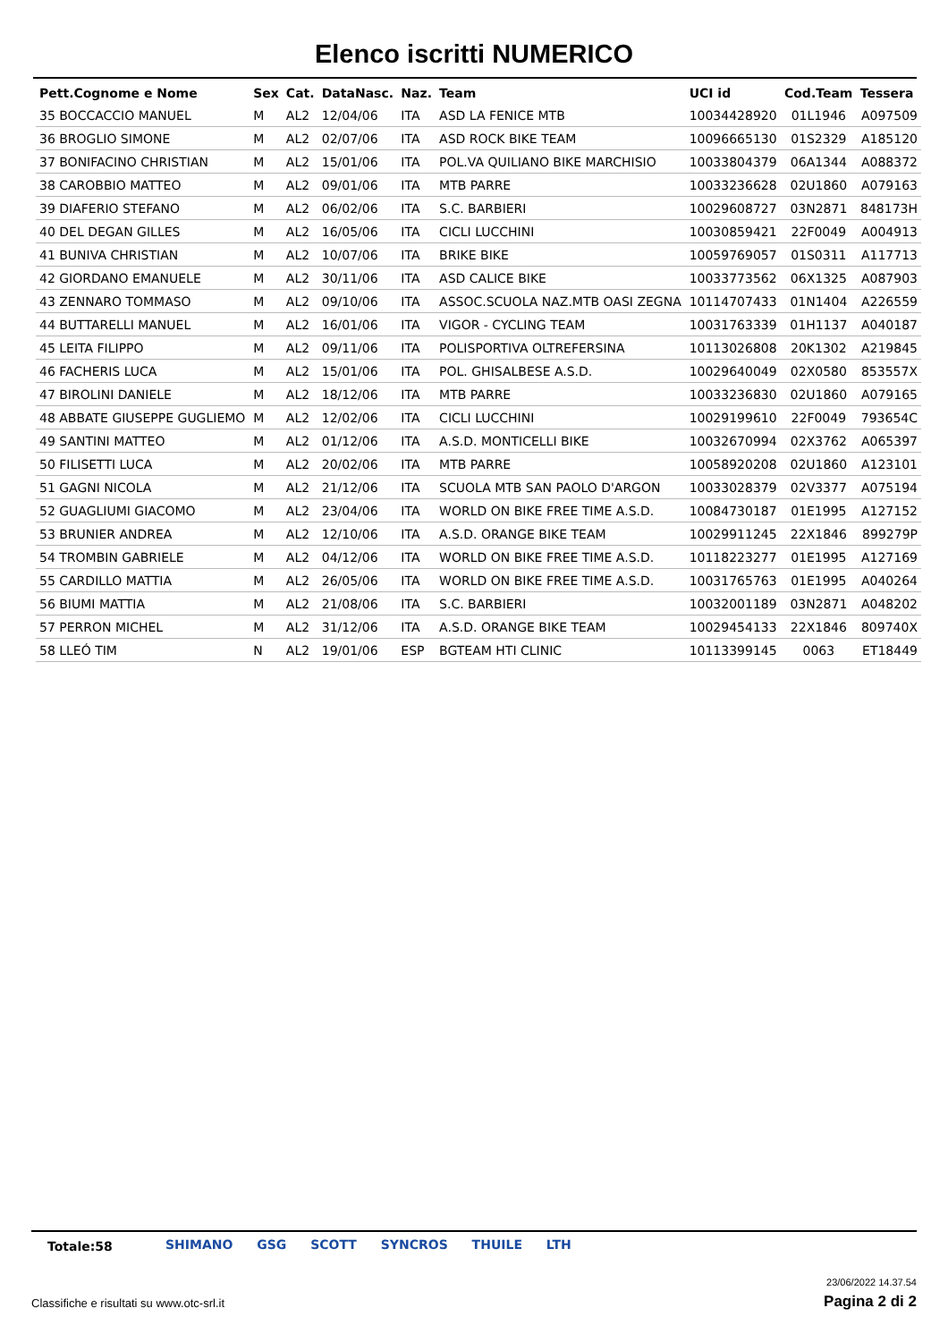Elenco iscritti NUMERICO
| Pett.Cognome e Nome | Sex | Cat. | DataNasc. | Naz. | Team | UCI id | Cod.Team | Tessera |
| --- | --- | --- | --- | --- | --- | --- | --- | --- |
| 35 BOCCACCIO MANUEL | M | AL2 | 12/04/06 | ITA | ASD LA FENICE MTB | 10034428920 | 01L1946 | A097509 |
| 36 BROGLIO SIMONE | M | AL2 | 02/07/06 | ITA | ASD ROCK BIKE TEAM | 10096665130 | 01S2329 | A185120 |
| 37 BONIFACINO CHRISTIAN | M | AL2 | 15/01/06 | ITA | POL.VA QUILIANO BIKE MARCHISIO | 10033804379 | 06A1344 | A088372 |
| 38 CAROBBIO MATTEO | M | AL2 | 09/01/06 | ITA | MTB PARRE | 10033236628 | 02U1860 | A079163 |
| 39 DIAFERIO STEFANO | M | AL2 | 06/02/06 | ITA | S.C. BARBIERI | 10029608727 | 03N2871 | 848173H |
| 40 DEL DEGAN GILLES | M | AL2 | 16/05/06 | ITA | CICLI LUCCHINI | 10030859421 | 22F0049 | A004913 |
| 41 BUNIVA CHRISTIAN | M | AL2 | 10/07/06 | ITA | BRIKE BIKE | 10059769057 | 01S0311 | A117713 |
| 42 GIORDANO EMANUELE | M | AL2 | 30/11/06 | ITA | ASD CALICE BIKE | 10033773562 | 06X1325 | A087903 |
| 43 ZENNARO TOMMASO | M | AL2 | 09/10/06 | ITA | ASSOC.SCUOLA NAZ.MTB OASI ZEGNA | 10114707433 | 01N1404 | A226559 |
| 44 BUTTARELLI MANUEL | M | AL2 | 16/01/06 | ITA | VIGOR - CYCLING TEAM | 10031763339 | 01H1137 | A040187 |
| 45 LEITA FILIPPO | M | AL2 | 09/11/06 | ITA | POLISPORTIVA OLTREFERSINA | 10113026808 | 20K1302 | A219845 |
| 46 FACHERIS LUCA | M | AL2 | 15/01/06 | ITA | POL. GHISALBESE A.S.D. | 10029640049 | 02X0580 | 853557X |
| 47 BIROLINI DANIELE | M | AL2 | 18/12/06 | ITA | MTB PARRE | 10033236830 | 02U1860 | A079165 |
| 48 ABBATE GIUSEPPE GUGLIEMO | M | AL2 | 12/02/06 | ITA | CICLI LUCCHINI | 10029199610 | 22F0049 | 793654C |
| 49 SANTINI MATTEO | M | AL2 | 01/12/06 | ITA | A.S.D. MONTICELLI BIKE | 10032670994 | 02X3762 | A065397 |
| 50 FILISETTI LUCA | M | AL2 | 20/02/06 | ITA | MTB PARRE | 10058920208 | 02U1860 | A123101 |
| 51 GAGNI NICOLA | M | AL2 | 21/12/06 | ITA | SCUOLA MTB SAN PAOLO D'ARGON | 10033028379 | 02V3377 | A075194 |
| 52 GUAGLIUMI GIACOMO | M | AL2 | 23/04/06 | ITA | WORLD ON BIKE FREE TIME A.S.D. | 10084730187 | 01E1995 | A127152 |
| 53 BRUNIER ANDREA | M | AL2 | 12/10/06 | ITA | A.S.D. ORANGE BIKE TEAM | 10029911245 | 22X1846 | 899279P |
| 54 TROMBIN GABRIELE | M | AL2 | 04/12/06 | ITA | WORLD ON BIKE FREE TIME A.S.D. | 10118223277 | 01E1995 | A127169 |
| 55 CARDILLO MATTIA | M | AL2 | 26/05/06 | ITA | WORLD ON BIKE FREE TIME A.S.D. | 10031765763 | 01E1995 | A040264 |
| 56 BIUMI MATTIA | M | AL2 | 21/08/06 | ITA | S.C. BARBIERI | 10032001189 | 03N2871 | A048202 |
| 57 PERRON MICHEL | M | AL2 | 31/12/06 | ITA | A.S.D. ORANGE BIKE TEAM | 10029454133 | 22X1846 | 809740X |
| 58 LLEÓ TIM | N | AL2 | 19/01/06 | ESP | BGTEAM HTI CLINIC | 10113399145 | 0063 | ET18449 |
Totale:58
SHIMANO GSG SCOTT SYNCROS THUILE LTH
23/06/2022 14.37.54
Classifiche e risultati su www.otc-srl.it
Pagina 2 di 2